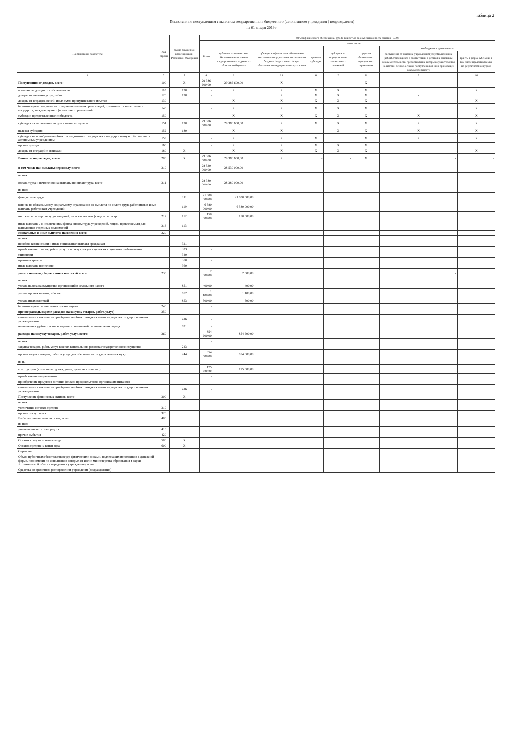таблица 2
Показатели по поступлениям и выплатам государственного бюджетного (автономного) учреждения ( подразделения)
на 01 января 2019 г.
| Наименование показателя | Код строки | Код по бюджетной классификации Российской Федерации | Объем финансового обеспечения, руб. (с точностью до двух знаков после запятой - 0,00) | | | | | | | |
| --- | --- | --- | --- | --- | --- | --- | --- | --- | --- | --- |
| | | | Всего | в том числе | | | | | | |
| | | | | субсидии на финансовое обеспечение выполнения государственного задания из областного бюджета | субсидии на финансовое обеспечение выполнения государственного задания из бюджета Федерального фонда обязательного медицинского страхования | целевые субсидии | субсидии на осуществление капитальных вложений | средства обязательного медицинского страхования | внебюджетная деятельность | |
| | | | | | | | | | поступления от оказания учреждением услуг (выполнения работ), относящихся в соответствии с уставом к основным видам деятельности, предоставление которых осуществляется на платной основе, а также поступления от иной приносящей доход деятельности | гранты в форме субсидий, в том числе предоставляемые по результатам конкурсов |
| 1 | 2 | 3 | 4 | 5 | 5.1 | 6 | 7 | 8 | 9 | 10 |
| Поступления от доходов, всего: | 100 | X | 29 386 600,00 | 29 386 600,00 | X | - | - | X | - | |
| в том числе:доходы от собственности | 110 | 120 | - | X | X | X | X | X | | X |
| доходы от оказания услуг, работ | 120 | 130 | - | | X | X | X | X | - | |
| доходы от штрафов, пеней, иных сумм принудительного изъятия | 130 | | - | X | X | X | X | X | | X |
| безвозмездные поступления от наднациональных организаций, правительств иностранных государств, международных финансовых организаций | 140 | | - | X | X | X | X | X | | X |
| субсидии предоставленные из бюджета | 150 | | | X | X | X | X | X | X | X |
| субсидия на выполнение государственного задания | 151 | 130 | 29 386 600,00 | 29 386 600,00 | X | X | X | X | X | X |
| целевая субсидия | 152 | 180 | - | X | X | | X | X | X | X |
| субсидии на приобретение объектов недвижимого имущества в государственную собственность автономным учреждениям | 153 | | - | X | X | X | | X | X | X |
| прочие доходы | 160 | | - | X | X | X | X | X | | |
| доходы от операций с активами | 180 | X | - | X | X | X | X | X | | X |
| Выплаты по расходам, всего: | 200 | X | 29 386 600,00 | 29 386 600,00 | X | - | - | X | - | - |
| в том числе на: выплаты персоналу всего: | 210 | | 28 530 000,00 | 28 530 000,00 | | - | - | | - | |
| из них: | | | | | | | | | | |
| оплата труда и начисления на выплаты по оплате труда, всего: | 211 | | 28 380 000,00 | 28 380 000,00 | | - | - | | - | |
| из них: | | | | | | | | | | |
| фонд оплаты труда | | 111 | 21 800 000,00 | 21 800 000,00 | | | | | | |
| взносы по обязательному социальному страхованию на выплаты по оплате труда работников и иные выплаты работникам учреждений | | 119 | 6 580 000,00 | 6 580 000,00 | | | | | | |
| ин... выплаты персоналу учреждений, за исключением фонда оплаты тр... | 212 | 112 | 150 000,00 | 150 000,00 | | | | | | |
| иные выплаты , за исключением фонда оплаты труда учреждений, лицам, привлекаемым для выполнения отдельных полномочий | 213 | 113 | - | | | | | | | |
| социальные и иные выплаты населению всего: | 220 | | - | | | - | | | | |
| из них: | | | | | | | | | | |
| пособия, компенсации и иные социальные выплаты гражданам | | 321 | - | | | | | | | |
| приобретение товаров, работ, услуг в пользу граждан в целях их социального обеспечения | | 323 | - | | | | | | | |
| стипендии | | 340 | - | | | | | | | |
| премии и гранты | | 350 | - | | | | | | | |
| иные выплаты населению | | 360 | - | | | | | | | |
| уплата налогов, сборов и иных платежей всего: | 230 | | 2 000,00 | 2 000,00 | | | | | - | |
| из них: | | | | | | | | | | |
| уплата налога на имущество организаций и земельного налога | | 851 | 400,00 | 400,00 | | | | | | |
| уплата прочих налогов, сборов | | 852 | 1 100,00 | 1 100,00 | | | | | | |
| уплата иных платежей | | 853 | 500,00 | 500,00 | | | | | | |
| безвозмездные перечисления организациям | 240 | | - | | | | | | | |
| прочие расходы (кроме расходов на закупку товаров, работ, услуг) | 250 | | - | - | | - | | | - | |
| капитальные вложения на приобретение объектов недвижимого имущества государственными учреждениями | | 416 | - | | | | | | | |
| исполнение судебных актов и мировых соглашений по возмещению вреда | | 831 | - | | | | | | | |
| расходы на закупку товаров, работ, услуг, всего: | 260 | | 854 600,00 | 854 600,00 | | - | | | - | |
| из них: | | | - | | | | | | | |
| закупка товаров, работ, услуг в целях капитального ремонта государственного имущества | | 243 | - | | | | | | | |
| прочая закупка товаров, работ и услуг для обеспечения государственных нужд | | 244 | 854 600,00 | 854 600,00 | | | | | | |
| из н... | | | - | | | | | | | |
| ком... услуги (в том числе: дрова, уголь, дизельное топливо) | | | 175 000,00 | 175 000,00 | | | | | | |
| приобретение медикаментов | | | - | | | | | | | |
| приобретение продуктов питания (оплата продовольствия, организация питания) | | | - | | | | | | | |
| капитальные вложения на приобретение объектов недвижимого имущества государственными учреждениями | | 416 | - | | | | | | | |
| Поступление финансовых активов, всего | 300 | X | | | | | | | - | |
| из них: | | | | | | | | | | |
| увеличение остатков средств | 310 | | | | | | | | | |
| прочие поступления | 320 | | | | | | | | | |
| Выбытие финансовых активов, всего | 400 | | | | | | | | | |
| из них: | | | | | | | | | | |
| уменьшение остатков средств | 410 | | | | | | | | | |
| прочие выбытия | 420 | | | | | | | | | |
| Остаток средств на начало года | 500 | X | | | | | | | | |
| Остаток средств на конец года | 600 | X | | | | | | | | |
| Справочно: | | | | | | | | | | |
| Объем публичных обязательств перед физическими лицами, подлежащих исполнению в денежной форме, полномочия по исполнению которых от имени министерства образования и науки Архангельской области передаются учреждению, всего | | | | | | | | | | |
| Средства во временном распоряжении учреждения (подразделения) | | | | | | | | | | |